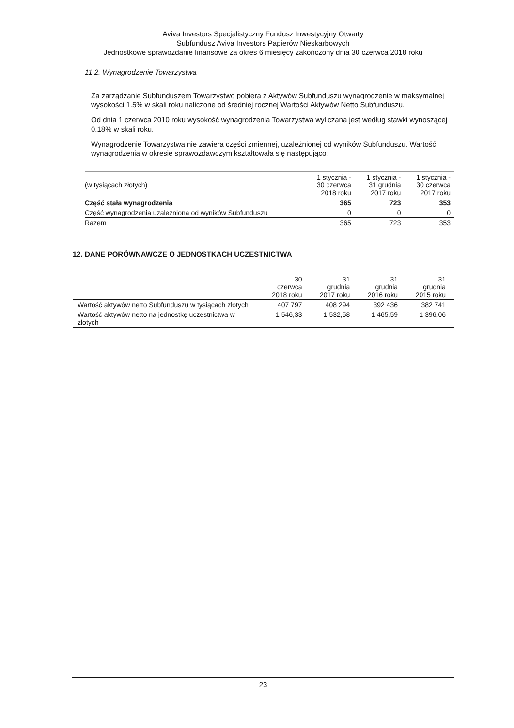Aviva Investors Specjalistyczny Fundusz Inwestycyjny Otwarty
Subfundusz Aviva Investors Papierów Nieskarbowych
Jednostkowe sprawozdanie finansowe za okres 6 miesięcy zakończony dnia 30 czerwca 2018 roku
11.2. Wynagrodzenie Towarzystwa
Za zarządzanie Subfunduszem Towarzystwo pobiera z Aktywów Subfunduszu wynagrodzenie w maksymalnej wysokości 1.5% w skali roku naliczone od średniej rocznej Wartości Aktywów Netto Subfunduszu.
Od dnia 1 czerwca 2010 roku wysokość wynagrodzenia Towarzystwa wyliczana jest według stawki wynoszącej 0.18% w skali roku.
Wynagrodzenie Towarzystwa nie zawiera części zmiennej, uzależnionej od wyników Subfunduszu. Wartość wynagrodzenia w okresie sprawozdawczym kształtowała się następująco:
| (w tysiącach złotych) | 1 stycznia - 30 czerwca 2018 roku | 1 stycznia - 31 grudnia 2017 roku | 1 stycznia - 30 czerwca 2017 roku |
| --- | --- | --- | --- |
| Część stała wynagrodzenia | 365 | 723 | 353 |
| Część wynagrodzenia uzależniona od wyników Subfunduszu | 0 | 0 | 0 |
| Razem | 365 | 723 | 353 |
12. DANE PORÓWNAWCZE O JEDNOSTKACH UCZESTNICTWA
| | 30 czerwca 2018 roku | 31 grudnia 2017 roku | 31 grudnia 2016 roku | 31 grudnia 2015 roku |
| --- | --- | --- | --- | --- |
| Wartość aktywów netto Subfunduszu w tysiącach złotych | 407 797 | 408 294 | 392 436 | 382 741 |
| Wartość aktywów netto na jednostkę uczestnictwa w złotych | 1 546,33 | 1 532,58 | 1 465,59 | 1 396,06 |
23